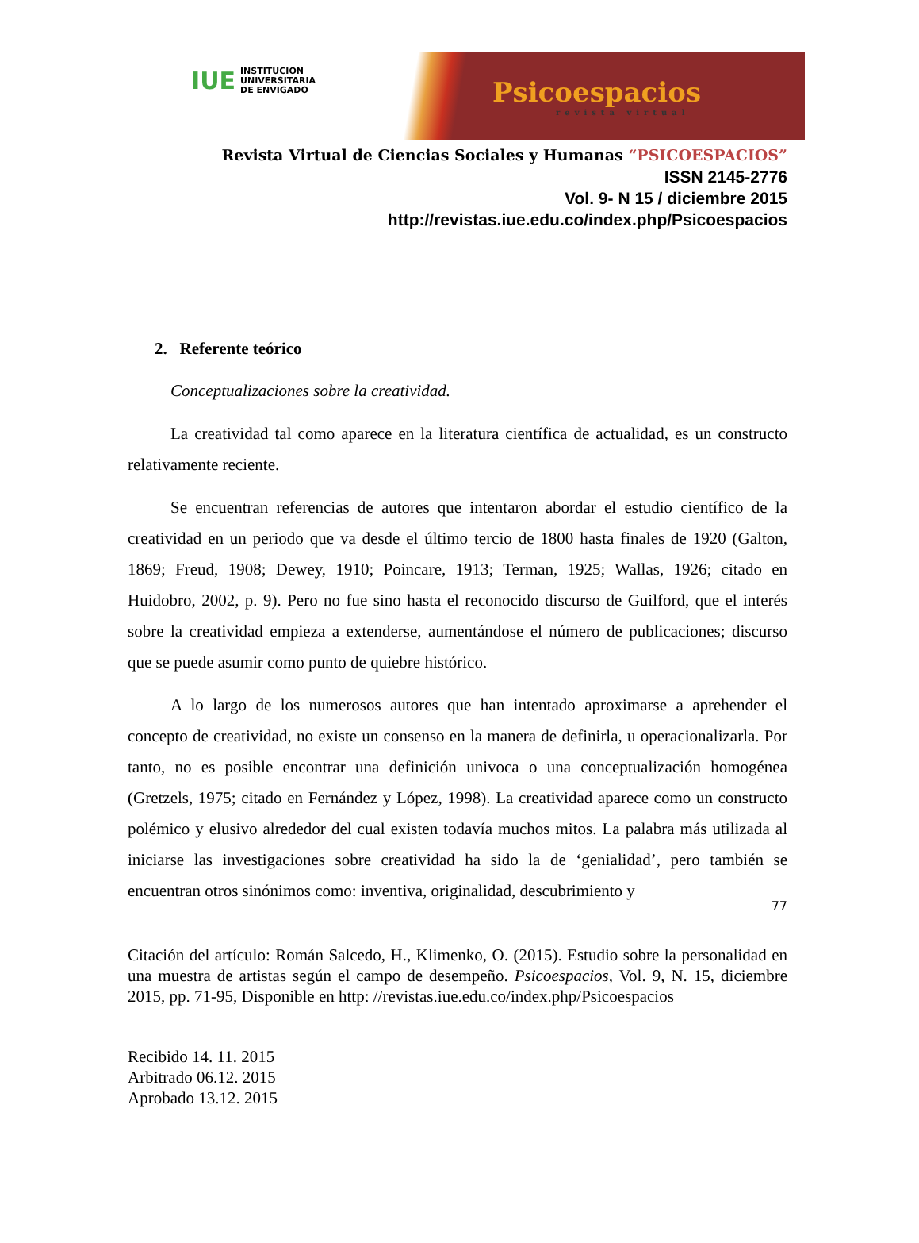IUE INSTITUCION
UNIVERSITARIA
DE ENVIGADO
Psicoespacios
revista virtual
Revista Virtual de Ciencias Sociales y Humanas “PSICOESPACIOS”
ISSN 2145-2776
Vol. 9- N 15 / diciembre 2015
http://revistas.iue.edu.co/index.php/Psicoespacios
2. Referente teórico
Conceptualizaciones sobre la creatividad.
La creatividad tal como aparece en la literatura científica de actualidad, es un constructo relativamente reciente.
Se encuentran referencias de autores que intentaron abordar el estudio científico de la creatividad en un periodo que va desde el último tercio de 1800 hasta finales de 1920 (Galton, 1869; Freud, 1908; Dewey, 1910; Poincare, 1913; Terman, 1925; Wallas, 1926; citado en Huidobro, 2002, p. 9). Pero no fue sino hasta el reconocido discurso de Guilford, que el interés sobre la creatividad empieza a extenderse, aumentándose el número de publicaciones; discurso que se puede asumir como punto de quiebre histórico.
A lo largo de los numerosos autores que han intentado aproximarse a aprehender el concepto de creatividad, no existe un consenso en la manera de definirla, u operacionalizarla. Por tanto, no es posible encontrar una definición univoca o una conceptualización homogénea (Gretzels, 1975; citado en Fernández y López, 1998). La creatividad aparece como un constructo polémico y elusivo alrededor del cual existen todavía muchos mitos. La palabra más utilizada al iniciarse las investigaciones sobre creatividad ha sido la de ‘genialidad’, pero también se encuentran otros sinónimos como: inventiva, originalidad, descubrimiento y
77
Citación del artículo: Román Salcedo, H., Klimenko, O. (2015). Estudio sobre la personalidad en una muestra de artistas según el campo de desempeño. Psicoespacios, Vol. 9, N. 15, diciembre 2015, pp. 71-95, Disponible en http: //revistas.iue.edu.co/index.php/Psicoespacios
Recibido 14. 11. 2015
Arbitrado 06.12. 2015
Aprobado 13.12. 2015